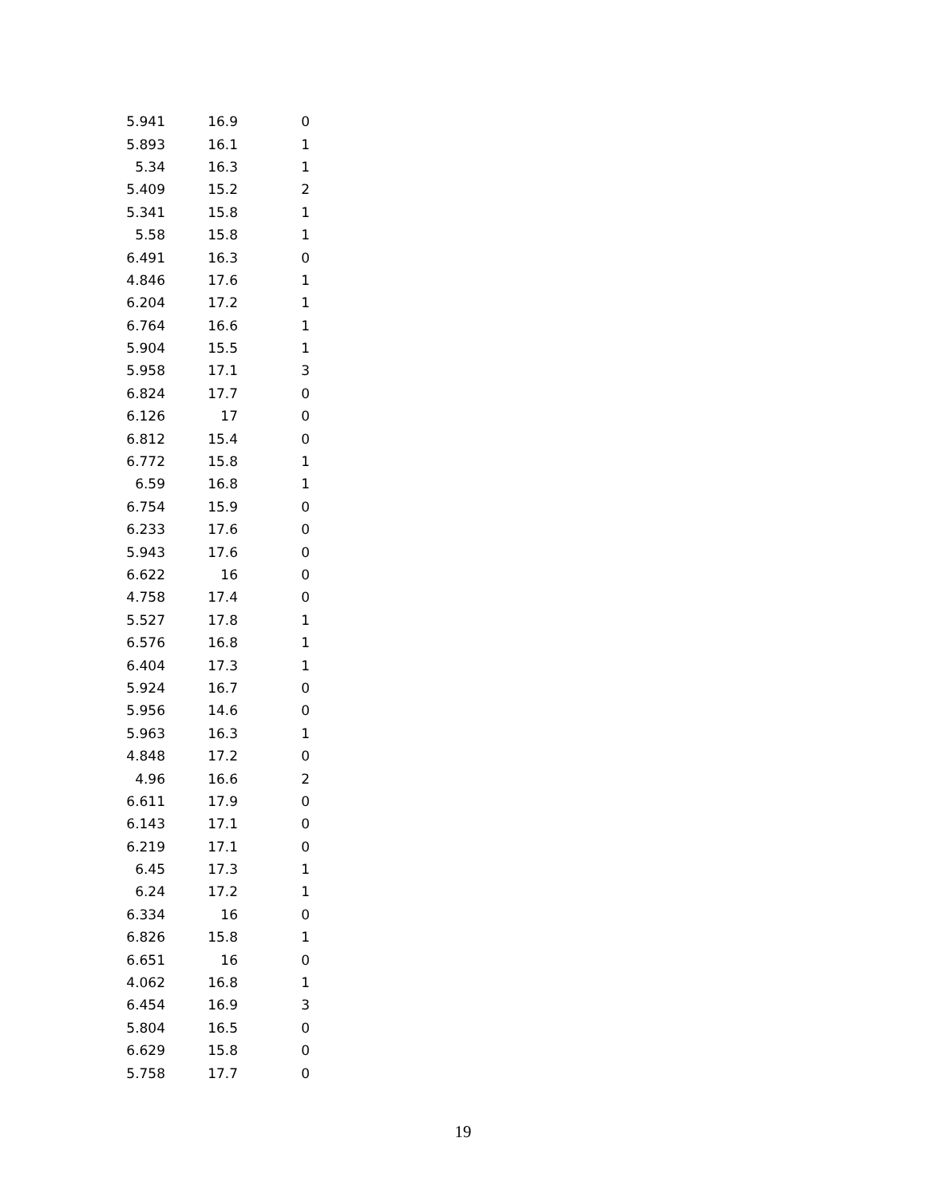| 5.941 | 16.9 | 0 |
| 5.893 | 16.1 | 1 |
| 5.34 | 16.3 | 1 |
| 5.409 | 15.2 | 2 |
| 5.341 | 15.8 | 1 |
| 5.58 | 15.8 | 1 |
| 6.491 | 16.3 | 0 |
| 4.846 | 17.6 | 1 |
| 6.204 | 17.2 | 1 |
| 6.764 | 16.6 | 1 |
| 5.904 | 15.5 | 1 |
| 5.958 | 17.1 | 3 |
| 6.824 | 17.7 | 0 |
| 6.126 | 17 | 0 |
| 6.812 | 15.4 | 0 |
| 6.772 | 15.8 | 1 |
| 6.59 | 16.8 | 1 |
| 6.754 | 15.9 | 0 |
| 6.233 | 17.6 | 0 |
| 5.943 | 17.6 | 0 |
| 6.622 | 16 | 0 |
| 4.758 | 17.4 | 0 |
| 5.527 | 17.8 | 1 |
| 6.576 | 16.8 | 1 |
| 6.404 | 17.3 | 1 |
| 5.924 | 16.7 | 0 |
| 5.956 | 14.6 | 0 |
| 5.963 | 16.3 | 1 |
| 4.848 | 17.2 | 0 |
| 4.96 | 16.6 | 2 |
| 6.611 | 17.9 | 0 |
| 6.143 | 17.1 | 0 |
| 6.219 | 17.1 | 0 |
| 6.45 | 17.3 | 1 |
| 6.24 | 17.2 | 1 |
| 6.334 | 16 | 0 |
| 6.826 | 15.8 | 1 |
| 6.651 | 16 | 0 |
| 4.062 | 16.8 | 1 |
| 6.454 | 16.9 | 3 |
| 5.804 | 16.5 | 0 |
| 6.629 | 15.8 | 0 |
| 5.758 | 17.7 | 0 |
19